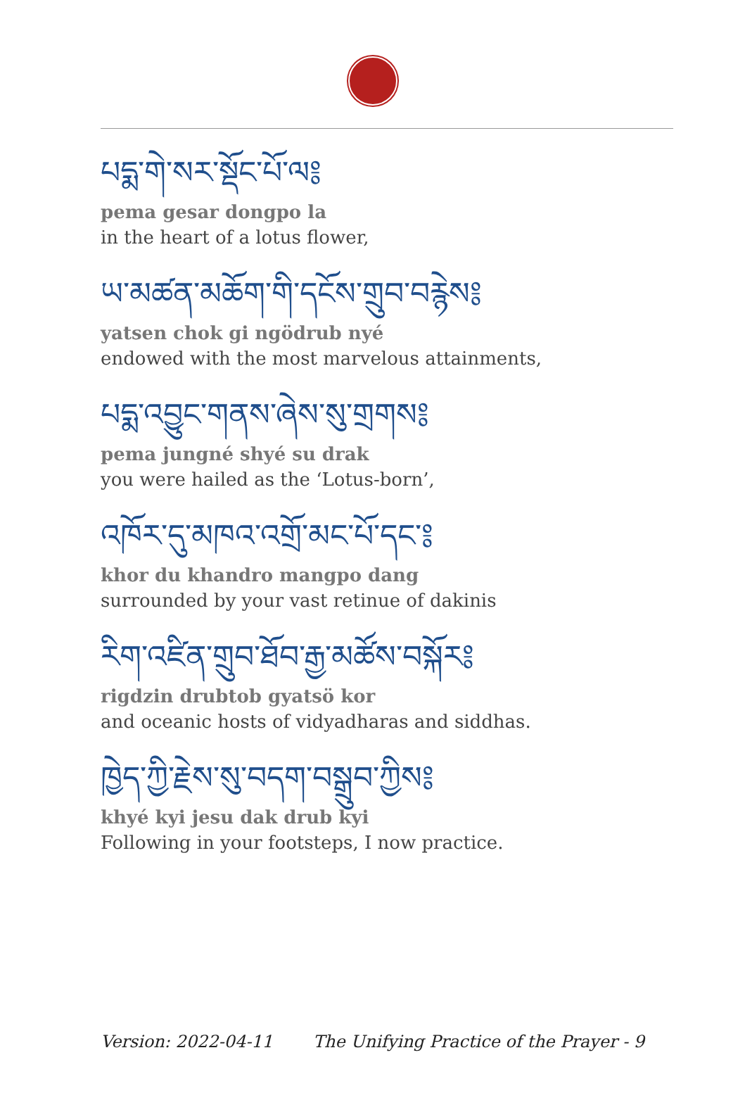པདྨ་གེ་སར་སྡོང་པོ་ལ༔
pema gesar dongpo la
in the heart of a lotus flower,
ཡ་མཚན་མཆོག་གི་དངོས་གྲུབ་བརྙེས༔
yatsen chok gi ngödrub nyé
endowed with the most marvelous attainments,
པདྨ་འབྱུང་གནས་ཞེས་སུ་གྲགས༔
pema jungné shyé su drak
you were hailed as the ‘Lotus-born’,
འཁོར་དུ་མཁའ་འགྲོ་མང་པོ་དང་༔
khor du khandro mangpo dang
surrounded by your vast retinue of dakinis
རིག་འཛིན་གྲུབ་ཐོབ་རྒྱ་མཚོས་བསྐོར༔
rigdzin drubtob gyatsö kor
and oceanic hosts of vidyadharas and siddhas.
ཁྱེད་ཀྱི་རྗེས་སུ་བདག་བསྒྲུབ་ཀྱིས༔
khyé kyi jesu dak drub kyi
Following in your footsteps, I now practice.
Version: 2022-04-11 The Unifying Practice of the Prayer - 9